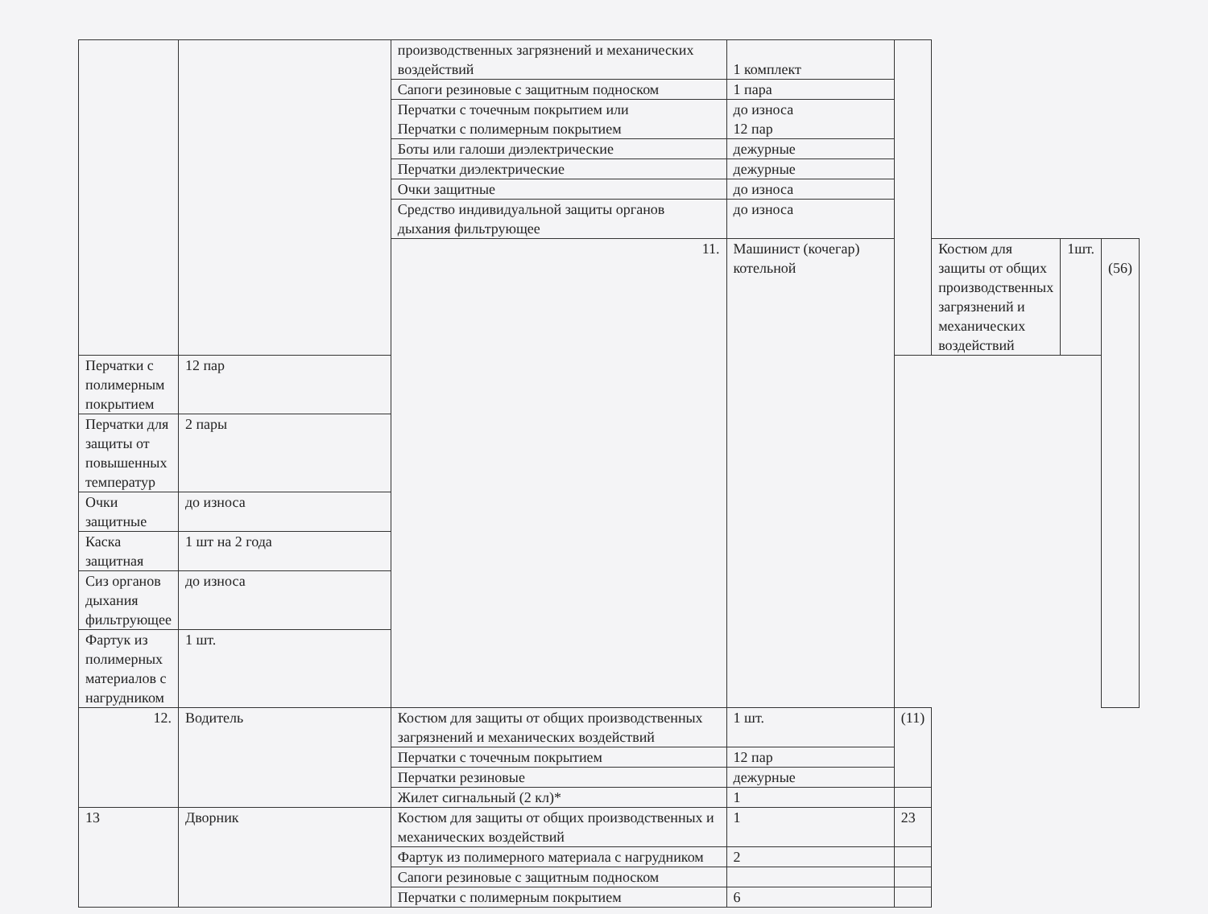| | | производственных загрязнений и механических воздействий | 1 комплект | | | | |
| | | Сапоги резиновые с защитным подноском | 1 пара | | | | |
| | | Перчатки с точечным покрытием или Перчатки с полимерным покрытием | до износа 12 пар | | | | |
| | | Боты или галоши диэлектрические | дежурные | | | | |
| | | Перчатки диэлектрические | дежурные | | | | |
| | | Очки защитные | до износа | | | | |
| | | Средство индивидуальной защиты органов дыхания фильтрующее | до износа | | | | |
| | | 11. | Машинист (кочегар) котельной | | Костюм для защиты от общих производственных загрязнений и механических воздействий | 1шт. | (56) |
| Перчатки с полимерным покрытием | 12 пар | | | | | | |
| Перчатки для защиты от повышенных температур | 2 пары | | | | | | |
| Очки защитные | до износа | | | | | | |
| Каска защитная | 1 шт на 2 года | | | | | | |
| Сиз органов дыхания фильтрующее | до износа | | | | | | |
| Фартук из полимерных материалов с нагрудником | 1 шт. | | | | | | |
| 12. | Водитель | Костюм для защиты от общих производственных загрязнений и механических воздействий | 1 шт. | (11) | | | |
| | | Перчатки с точечным покрытием | 12 пар | | | | |
| | | Перчатки резиновые | дежурные | | | | |
| | | Жилет сигнальный (2 кл)* | 1 | | | | |
| 13 | Дворник | Костюм для защиты от общих производственных и механических воздействий | 1 | 23 | | | |
| | | Фартук из полимерного материала с нагрудником | 2 | | | | |
| | | Сапоги резиновые с защитным подноском | | | | | |
| | | Перчатки с полимерным покрытием | 6 | | | | |